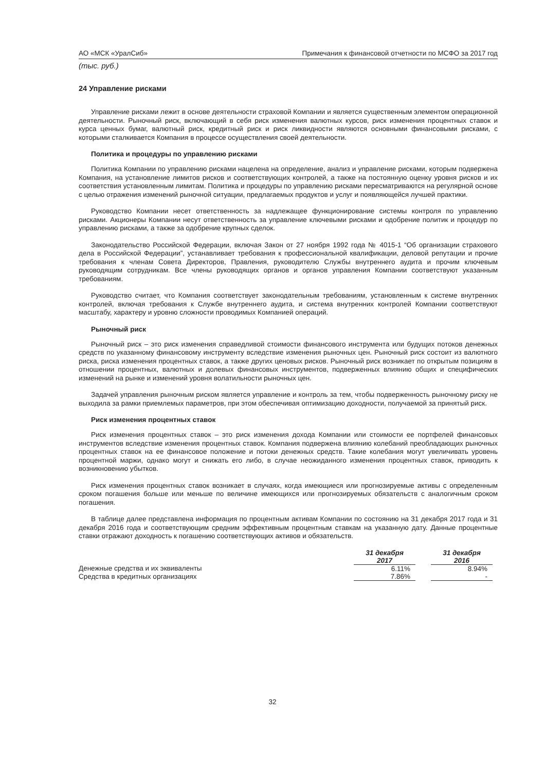АО «МСК «УралСиб» Примечания к финансовой отчетности по МСФО за 2017 год
(тыс. руб.)
24 Управление рисками
Управление рисками лежит в основе деятельности страховой Компании и является существенным элементом операционной деятельности. Рыночный риск, включающий в себя риск изменения валютных курсов, риск изменения процентных ставок и курса ценных бумаг, валютный риск, кредитный риск и риск ликвидности являются основными финансовыми рисками, с которыми сталкивается Компания в процессе осуществления своей деятельности.
Политика и процедуры по управлению рисками
Политика Компании по управлению рисками нацелена на определение, анализ и управление рисками, которым подвержена Компания, на установление лимитов рисков и соответствующих контролей, а также на постоянную оценку уровня рисков и их соответствия установленным лимитам. Политика и процедуры по управлению рисками пересматриваются на регулярной основе с целью отражения изменений рыночной ситуации, предлагаемых продуктов и услуг и появляющейся лучшей практики.
Руководство Компании несет ответственность за надлежащее функционирование системы контроля по управлению рисками. Акционеры Компании несут ответственность за управление ключевыми рисками и одобрение политик и процедур по управлению рисками, а также за одобрение крупных сделок.
Законодательство Российской Федерации, включая Закон от 27 ноября 1992 года № 4015-1 “Об организации страхового дела в Российской Федерации”, устанавливает требования к профессиональной квалификации, деловой репутации и прочие требования к членам Совета Директоров, Правления, руководителю Службы внутреннего аудита и прочим ключевым руководящим сотрудникам. Все члены руководящих органов и органов управления Компании соответствуют указанным требованиям.
Руководство считает, что Компания соответствует законодательным требованиям, установленным к системе внутренних контролей, включая требования к Службе внутреннего аудита, и система внутренних контролей Компании соответствуют масштабу, характеру и уровню сложности проводимых Компанией операций.
Рыночный риск
Рыночный риск – это риск изменения справедливой стоимости финансового инструмента или будущих потоков денежных средств по указанному финансовому инструменту вследствие изменения рыночных цен. Рыночный риск состоит из валютного риска, риска изменения процентных ставок, а также других ценовых рисков. Рыночный риск возникает по открытым позициям в отношении процентных, валютных и долевых финансовых инструментов, подверженных влиянию общих и специфических изменений на рынке и изменений уровня волатильности рыночных цен.
Задачей управления рыночным риском является управление и контроль за тем, чтобы подверженность рыночному риску не выходила за рамки приемлемых параметров, при этом обеспечивая оптимизацию доходности, получаемой за принятый риск.
Риск изменения процентных ставок
Риск изменения процентных ставок – это риск изменения дохода Компании или стоимости ее портфелей финансовых инструментов вследствие изменения процентных ставок. Компания подвержена влиянию колебаний преобладающих рыночных процентных ставок на ее финансовое положение и потоки денежных средств. Такие колебания могут увеличивать уровень процентной маржи, однако могут и снижать его либо, в случае неожиданного изменения процентных ставок, приводить к возникновению убытков.
Риск изменения процентных ставок возникает в случаях, когда имеющиеся или прогнозируемые активы с определенным сроком погашения больше или меньше по величине имеющихся или прогнозируемых обязательств с аналогичным сроком погашения.
В таблице далее представлена информация по процентным активам Компании по состоянию на 31 декабря 2017 года и 31 декабря 2016 года и соответствующим средним эффективным процентным ставкам на указанную дату. Данные процентные ставки отражают доходность к погашению соответствующих активов и обязательств.
| | 31 декабря 2017 | | 31 декабря 2016 | |
| Денежные средства и их эквиваленты | 6.11% | | 8.94% | |
| Средства в кредитных организациях | 7.86% | | - | |
32